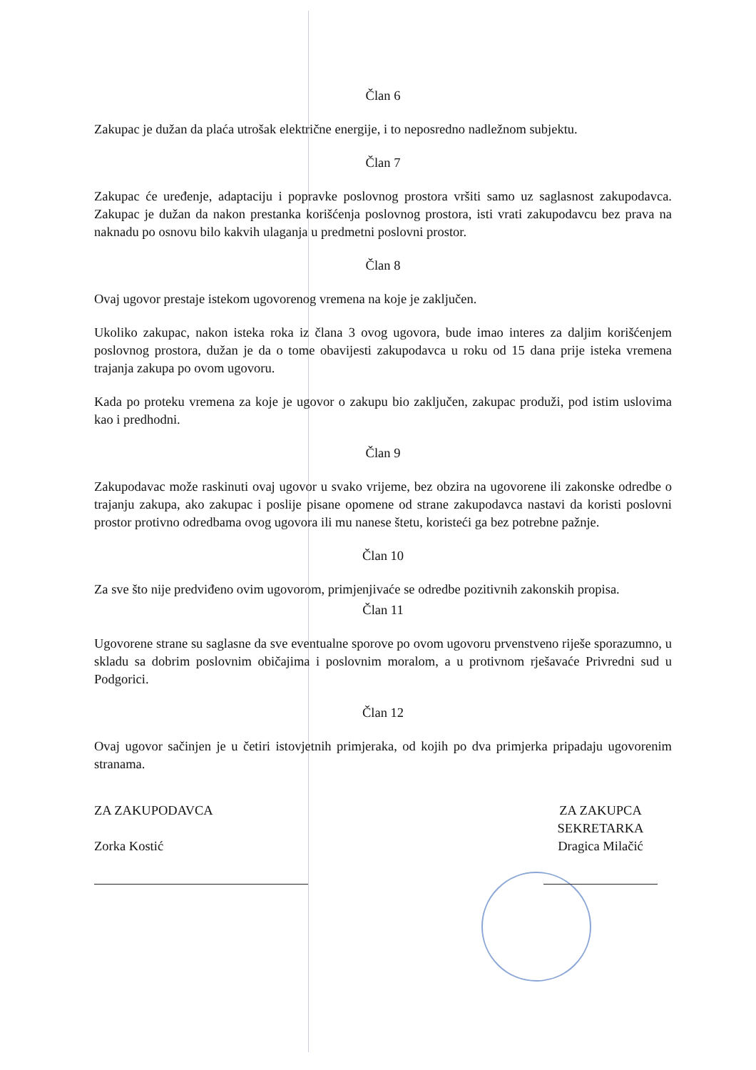Član 6
Zakupac je dužan da plaća utrošak električne energije, i to neposredno nadležnom subjektu.
Član 7
Zakupac će uređenje, adaptaciju i popravke poslovnog prostora vršiti samo uz saglasnost zakupodavca. Zakupac je dužan da nakon prestanka korišćenja poslovnog prostora, isti vrati zakupodavcu bez prava na naknadu po osnovu bilo kakvih ulaganja u predmetni poslovni prostor.
Član 8
Ovaj ugovor prestaje istekom ugovorenog vremena na koje je zaključen.
Ukoliko zakupac, nakon isteka roka iz člana 3 ovog ugovora, bude imao interes za daljim korišćenjem poslovnog prostora, dužan je da o tome obavijesti zakupodavca u roku od 15 dana prije isteka vremena trajanja zakupa po ovom ugovoru.
Kada po proteku vremena za koje je ugovor o zakupu bio zaključen, zakupac produži, pod istim uslovima kao i predhodni.
Član 9
Zakupodavac može raskinuti ovaj ugovor u svako vrijeme, bez obzira na ugovorene ili zakonske odredbe o trajanju zakupa, ako zakupac i poslije pisane opomene od strane zakupodavca nastavi da koristi poslovni prostor protivno odredbama ovog ugovora ili mu nanese štetu, koristeći ga bez potrebne pažnje.
Član 10
Za sve što nije predviđeno ovim ugovorom, primjenjivaće se odredbe pozitivnih zakonskih propisa.
Član 11
Ugovorene strane su saglasne da sve eventualne sporove po ovom ugovoru prvenstveno riješe sporazumno, u skladu sa dobrim poslovnim običajima i poslovnim moralom, a u protivnom rješavaće Privredni sud u Podgorici.
Član 12
Ovaj ugovor sačinjen je u četiri istovjetnih primjeraka, od kojih po dva primjerka pripadaju ugovorenim stranama.
ZA ZAKUPODAVCA
Zorka Kostić
ZA ZAKUPCA
SEKRETARKA
Dragica Milačić